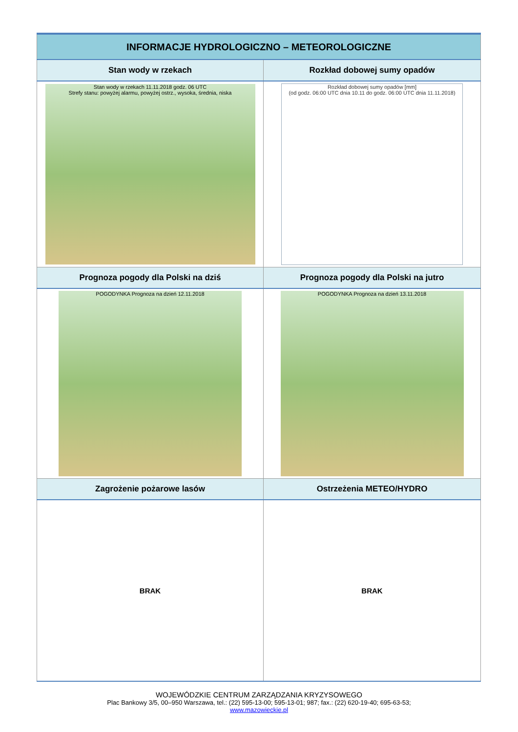| INFORMACJE HYDROLOGICZNO – METEOROLOGICZNE | |
| --- | --- |
| Stan wody w rzekach | Rozkład dobowej sumy opadów |
| Stan wody w rzekach 11.11.2018 godz. 06 UTC Strefy stanu: powyżej alarmu, powyżej ostrz., wysoka, średnia, niska | Rozkład dobowej sumy opadów [mm] (od godz. 06:00 UTC dnia 10.11 do godz. 06:00 UTC dnia 11.11.2018) |
| Prognoza pogody dla Polski na dziś | Prognoza pogody dla Polski na jutro |
| POGODYNKA Prognoza na dzień 12.11.2018 | POGODYNKA Prognoza na dzień 13.11.2018 |
| Zagrożenie pożarowe lasów | Ostrzeżenia METEO/HYDRO |
| BRAK | BRAK |
WOJEWÓDZKIE CENTRUM ZARZĄDZANIA KRYZYSOWEGO
Plac Bankowy 3/5, 00–950 Warszawa, tel.: (22) 595-13-00; 595-13-01; 987; fax.: (22) 620-19-40; 695-63-53;
www.mazowieckie.pl